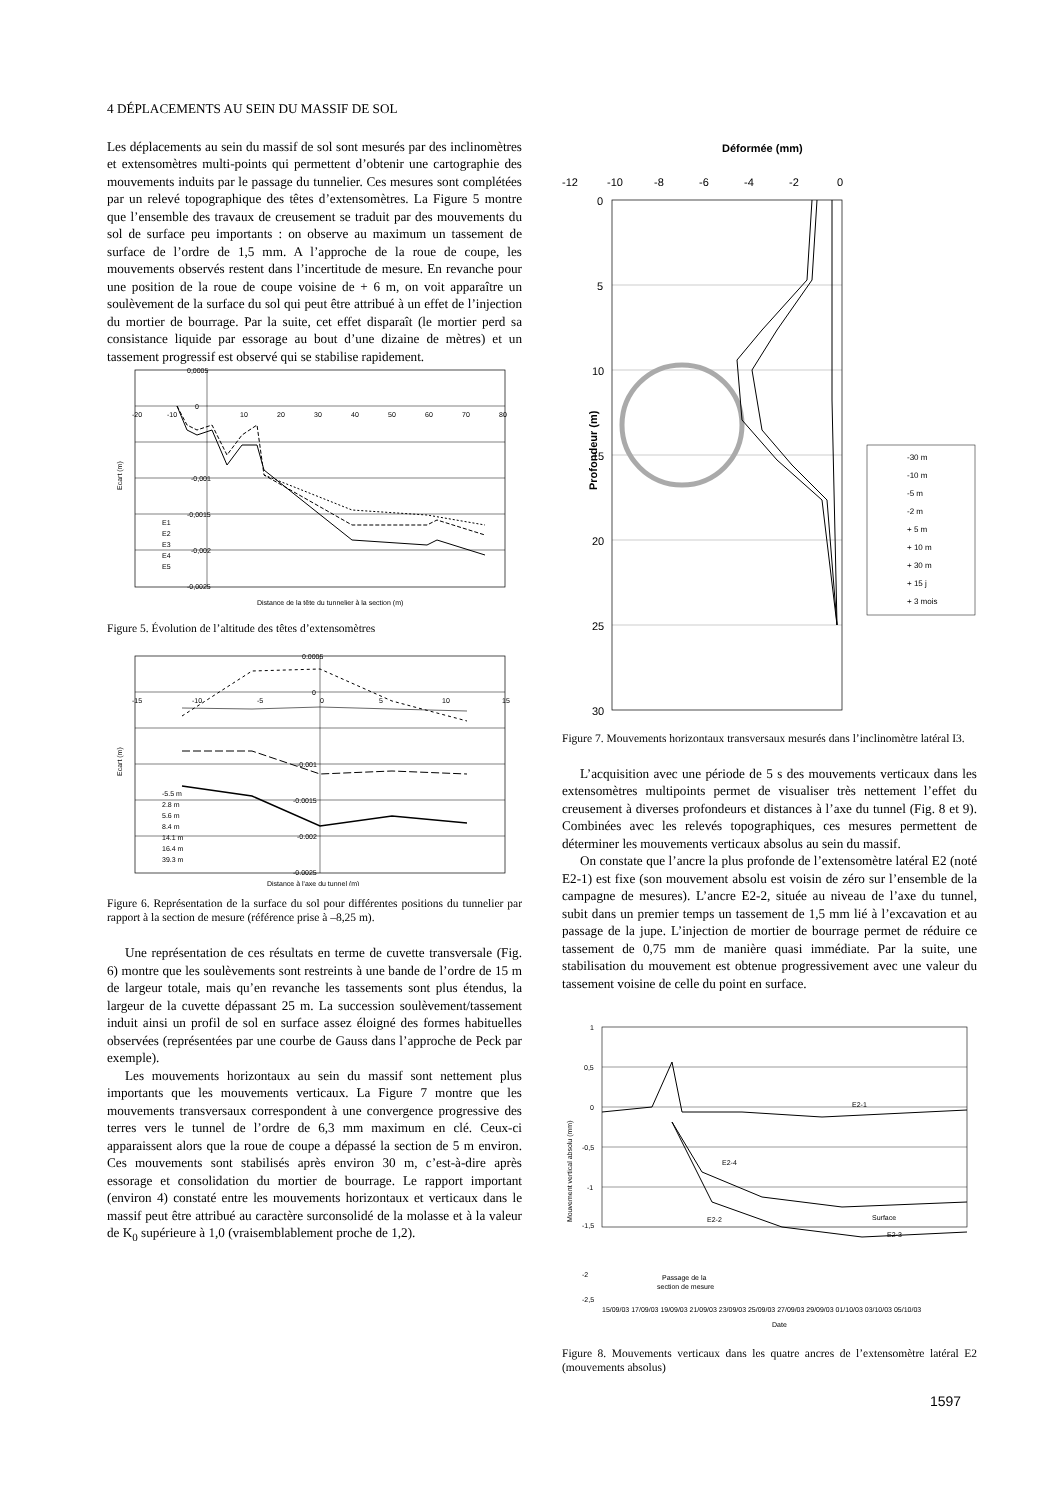4 DÉPLACEMENTS AU SEIN DU MASSIF DE SOL
Les déplacements au sein du massif de sol sont mesurés par des inclinomètres et extensomètres multi-points qui permettent d’obtenir une cartographie des mouvements induits par le passage du tunnelier. Ces mesures sont complétées par un relevé topographique des têtes d’extensomètres. La Figure 5 montre que l’ensemble des travaux de creusement se traduit par des mouvements du sol de surface peu importants : on observe au maximum un tassement de surface de l’ordre de 1,5 mm. A l’approche de la roue de coupe, les mouvements observés restent dans l’incertitude de mesure. En revanche pour une position de la roue de coupe voisine de + 6 m, on voit apparaître un soulèvement de la surface du sol qui peut être attribué à un effet de l’injection du mortier de bourrage. Par la suite, cet effet disparaît (le mortier perd sa consistance liquide par essorage au bout d’une dizaine de mètres) et un tassement progressif est observé qui se stabilise rapidement.
0,0005
0
-0,001
-0,0015
-0,002
-0,0025
-20
-10
10
20
30
40
50
60
70
80
Distance de la tête du tunnelier à la section (m)
Ecart (m)
E1
E2
E3
E4
E5
Figure 5. Évolution de l’altitude des têtes d’extensomètres
0.0005
0
-0.001
-0.0015
-0.002
-0.0025
-15
-10
-5
0
5
10
15
Distance à l'axe du tunnel (m)
Ecart (m)
-5.5 m
2.8 m
5.6 m
8.4 m
14.1 m
16.4 m
39.3 m
Figure 6. Représentation de la surface du sol pour différentes positions du tunnelier par rapport à la section de mesure (référence prise à –8,25 m).
Une représentation de ces résultats en terme de cuvette transversale (Fig. 6) montre que les soulèvements sont restreints à une bande de l’ordre de 15 m de largeur totale, mais qu’en revanche les tassements sont plus étendus, la largeur de la cuvette dépassant 25 m. La succession soulèvement/tassement induit ainsi un profil de sol en surface assez éloigné des formes habituelles observées (représentées par une courbe de Gauss dans l’approche de Peck par exemple).
Les mouvements horizontaux au sein du massif sont nettement plus importants que les mouvements verticaux. La Figure 7 montre que les mouvements transversaux correspondent à une convergence progressive des terres vers le tunnel de l’ordre de 6,3 mm maximum en clé. Ceux-ci apparaissent alors que la roue de coupe a dépassé la section de 5 m environ. Ces mouvements sont stabilisés après environ 30 m, c’est-à-dire après essorage et consolidation du mortier de bourrage. Le rapport important (environ 4) constaté entre les mouvements horizontaux et verticaux dans le massif peut être attribué au caractère surconsolidé de la molasse et à la valeur de K<sub>0</sub> supérieure à 1,0 (vraisemblablement proche de 1,2).
Déformée (mm)
-12
-10
-8
-6
-4
-2
0
0
5
10
15
20
25
30
Profondeur (m)
-30 m
-10 m
-5 m
-2 m
+ 5 m
+ 10 m
+ 30 m
+ 15 j
+ 3 mois
Figure 7. Mouvements horizontaux transversaux mesurés dans l’inclinomètre latéral I3.
L’acquisition avec une période de 5 s des mouvements verticaux dans les extensomètres multipoints permet de visualiser très nettement l’effet du creusement à diverses profondeurs et distances à l’axe du tunnel (Fig. 8 et 9). Combinées avec les relevés topographiques, ces mesures permettent de déterminer les mouvements verticaux absolus au sein du massif.
On constate que l’ancre la plus profonde de l’extensomètre latéral E2 (noté E2-1) est fixe (son mouvement absolu est voisin de zéro sur l’ensemble de la campagne de mesures). L’ancre E2-2, située au niveau de l’axe du tunnel, subit dans un premier temps un tassement de 1,5 mm lié à l’excavation et au passage de la jupe. L’injection de mortier de bourrage permet de réduire ce tassement de 0,75 mm de manière quasi immédiate. Par la suite, une stabilisation du mouvement est obtenue progressivement avec une valeur du tassement voisine de celle du point en surface.
1
0,5
0
-0,5
-1
-1,5
Mouvement vertical absolu (mm)
E2-1
E2-4
E2-2
Surface
E2-3
Passage de la
section de mesure
-2,5
-2
15/09/03 17/09/03 19/09/03 21/09/03 23/09/03 25/09/03 27/09/03 29/09/03 01/10/03 03/10/03 05/10/03
Date
Figure 8. Mouvements verticaux dans les quatre ancres de l’extensomètre latéral E2 (mouvements absolus)
1597